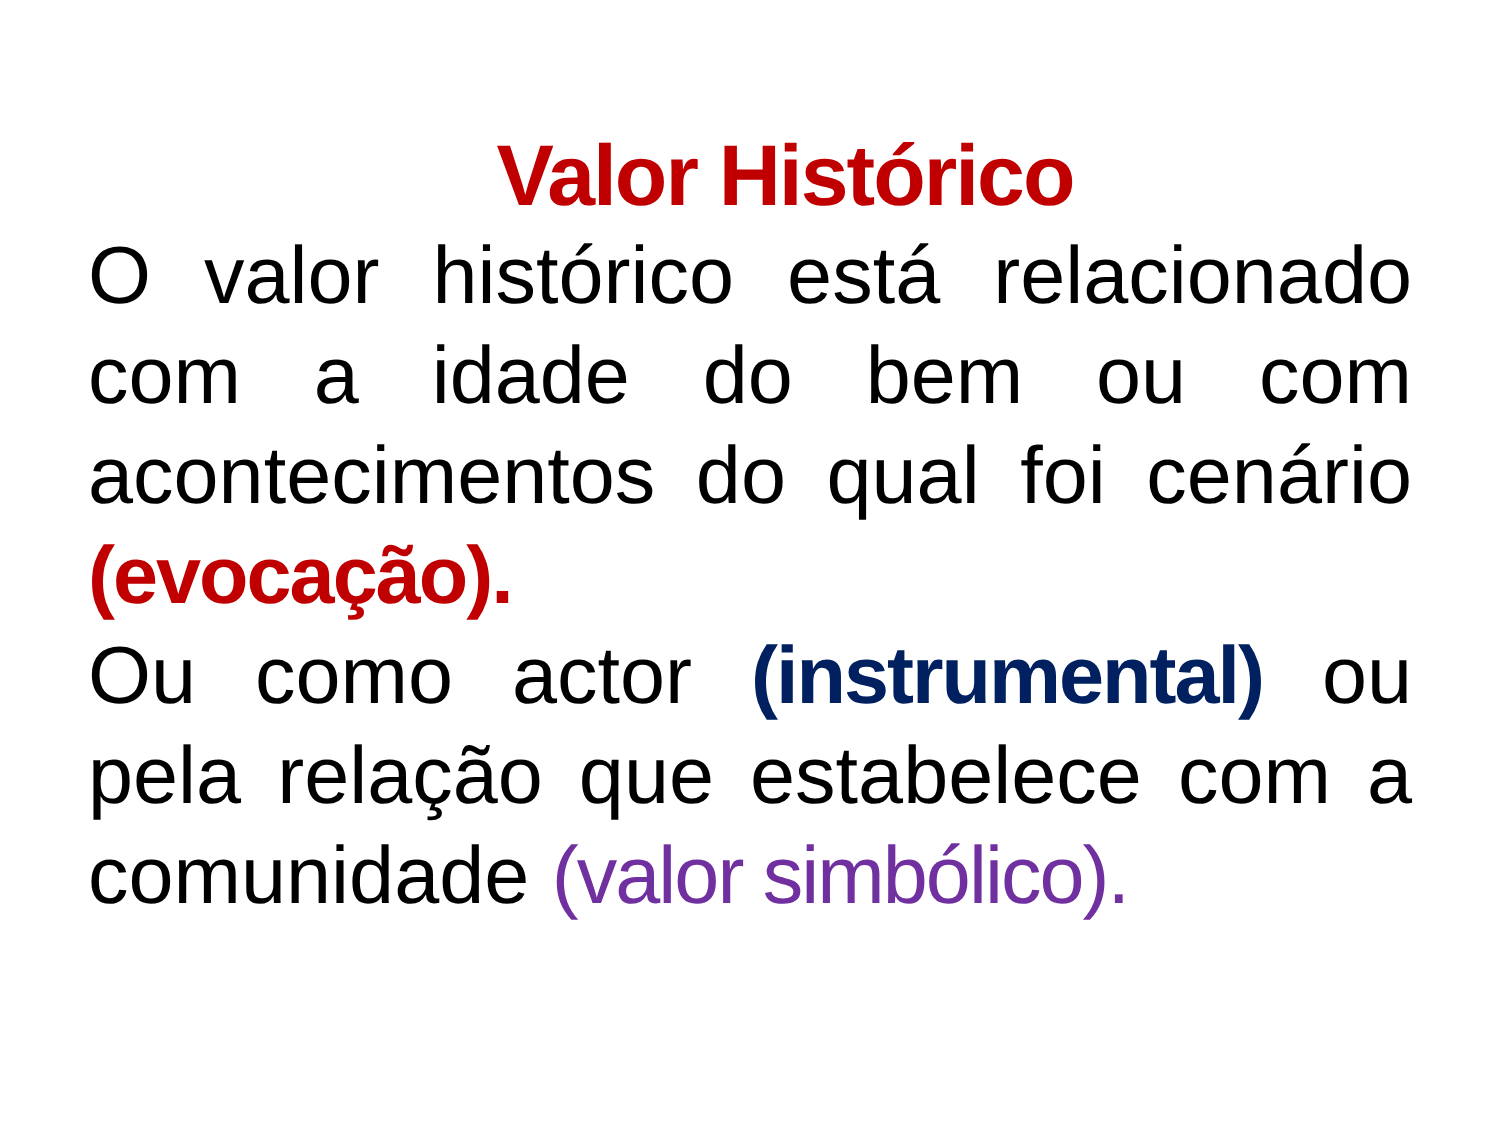Valor Histórico
O valor histórico está relacionado com a idade do bem ou com acontecimentos do qual foi cenário (evocação).
Ou como actor (instrumental) ou pela relação que estabelece com a comunidade (valor simbólico).